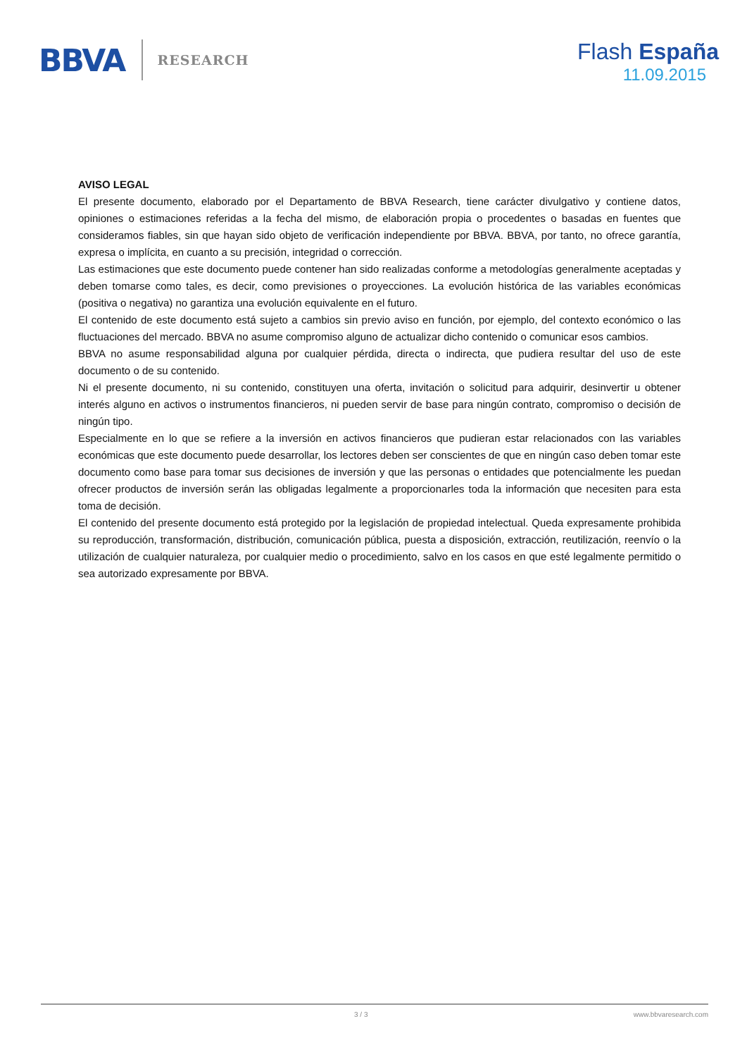BBVA RESEARCH
Flash España
11.09.2015
AVISO LEGAL
El presente documento, elaborado por el Departamento de BBVA Research, tiene carácter divulgativo y contiene datos, opiniones o estimaciones referidas a la fecha del mismo, de elaboración propia o procedentes o basadas en fuentes que consideramos fiables, sin que hayan sido objeto de verificación independiente por BBVA. BBVA, por tanto, no ofrece garantía, expresa o implícita, en cuanto a su precisión, integridad o corrección.
Las estimaciones que este documento puede contener han sido realizadas conforme a metodologías generalmente aceptadas y deben tomarse como tales, es decir, como previsiones o proyecciones. La evolución histórica de las variables económicas (positiva o negativa) no garantiza una evolución equivalente en el futuro.
El contenido de este documento está sujeto a cambios sin previo aviso en función, por ejemplo, del contexto económico o las fluctuaciones del mercado. BBVA no asume compromiso alguno de actualizar dicho contenido o comunicar esos cambios.
BBVA no asume responsabilidad alguna por cualquier pérdida, directa o indirecta, que pudiera resultar del uso de este documento o de su contenido.
Ni el presente documento, ni su contenido, constituyen una oferta, invitación o solicitud para adquirir, desinvertir u obtener interés alguno en activos o instrumentos financieros, ni pueden servir de base para ningún contrato, compromiso o decisión de ningún tipo.
Especialmente en lo que se refiere a la inversión en activos financieros que pudieran estar relacionados con las variables económicas que este documento puede desarrollar, los lectores deben ser conscientes de que en ningún caso deben tomar este documento como base para tomar sus decisiones de inversión y que las personas o entidades que potencialmente les puedan ofrecer productos de inversión serán las obligadas legalmente a proporcionarles toda la información que necesiten para esta toma de decisión.
El contenido del presente documento está protegido por la legislación de propiedad intelectual. Queda expresamente prohibida su reproducción, transformación, distribución, comunicación pública, puesta a disposición, extracción, reutilización, reenvío o la utilización de cualquier naturaleza, por cualquier medio o procedimiento, salvo en los casos en que esté legalmente permitido o sea autorizado expresamente por BBVA.
3 / 3 www.bbvaresearch.com